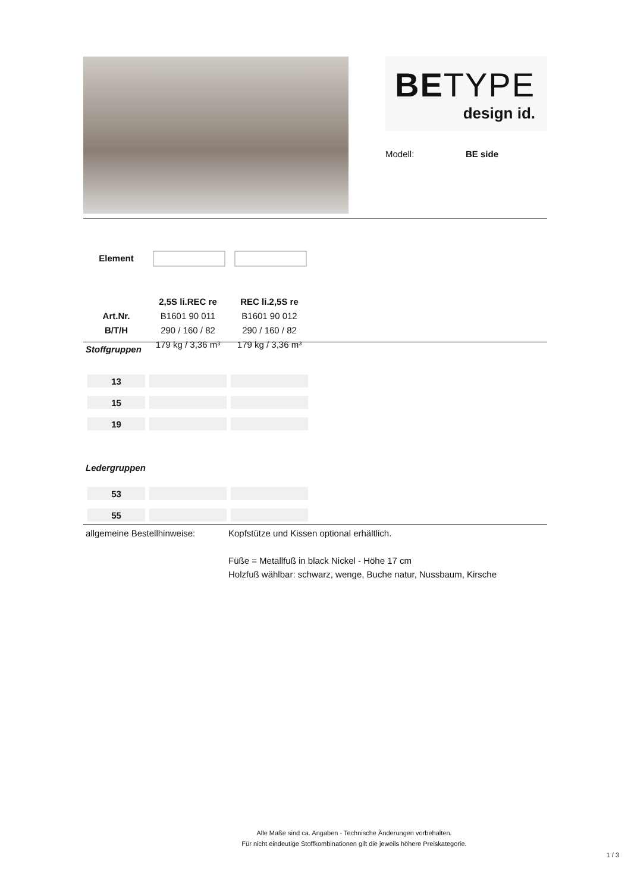BETYPE
design id.
Modell: BE side
| Element | | |
| | 2,5S li.REC re | REC li.2,5S re |
| Art.Nr. | B1601 90 011 | B1601 90 012 |
| B/T/H | 290 / 160 / 82 | 290 / 160 / 82 |
| | 179 kg / 3,36 m³ | 179 kg / 3,36 m³ |
Stoffgruppen
| 13 | | |
| 15 | | |
| 19 | | |
Ledergruppen
| 53 | | |
| 55 | | |
allgemeine Bestellhinweise:
Kopfstütze und Kissen optional erhältlich.
Füße = Metallfuß in black Nickel - Höhe 17 cm
Holzfuß wählbar: schwarz, wenge, Buche natur, Nussbaum, Kirsche
Alle Maße sind ca. Angaben - Technische Änderungen vorbehalten.
Für nicht eindeutige Stoffkombinationen gilt die jeweils höhere Preiskategorie.
1 / 3